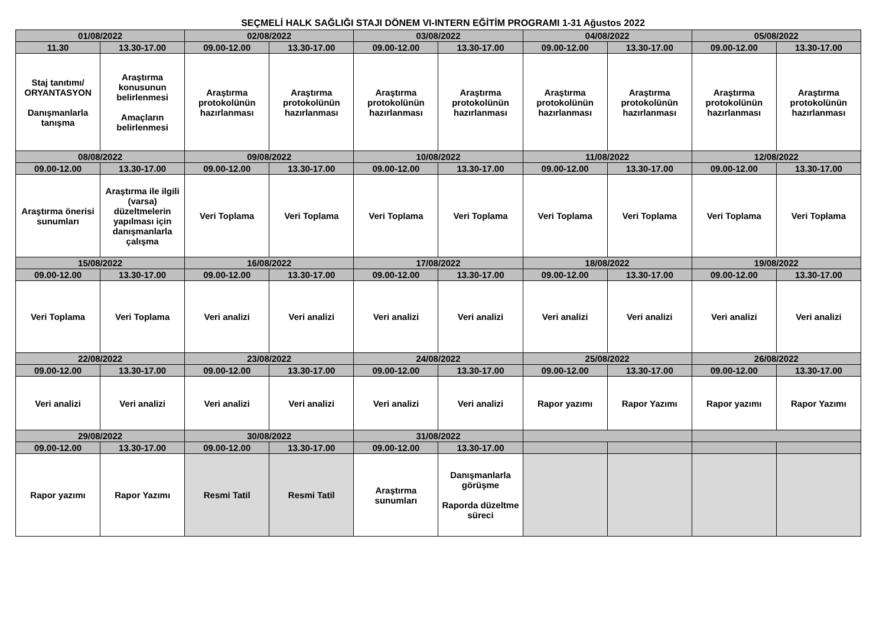SEÇMELİ HALK SAĞLIĞI STAJI DÖNEM VI-INTERN EĞİTİM PROGRAMI 1-31 Ağustos 2022
| 01/08/2022 | | 02/08/2022 | | 03/08/2022 | | 04/08/2022 | | 05/08/2022 | |
| 11.30 | 13.30-17.00 | 09.00-12.00 | 13.30-17.00 | 09.00-12.00 | 13.30-17.00 | 09.00-12.00 | 13.30-17.00 | 09.00-12.00 | 13.30-17.00 |
| Staj tanıtımı/ ORYANTASYON Danışmanlarla tanışma | Araştırma konusunun belirlenmesi Amaçların belirlenmesi | Araştırma protokolünün hazırlanması | Araştırma protokolünün hazırlanması | Araştırma protokolünün hazırlanması | Araştırma protokolünün hazırlanması | Araştırma protokolünün hazırlanması | Araştırma protokolünün hazırlanması | Araştırma protokolünün hazırlanması | Araştırma protokolünün hazırlanması |
| 08/08/2022 | | 09/08/2022 | | 10/08/2022 | | 11/08/2022 | | 12/08/2022 | |
| 09.00-12.00 | 13.30-17.00 | 09.00-12.00 | 13.30-17.00 | 09.00-12.00 | 13.30-17.00 | 09.00-12.00 | 13.30-17.00 | 09.00-12.00 | 13.30-17.00 |
| Araştırma önerisi sunumları | Araştırma ile ilgili (varsa) düzeltmelerin yapılması için danışmanlarla çalışma | Veri Toplama | Veri Toplama | Veri Toplama | Veri Toplama | Veri Toplama | Veri Toplama | Veri Toplama | Veri Toplama |
| 15/08/2022 | | 16/08/2022 | | 17/08/2022 | | 18/08/2022 | | 19/08/2022 | |
| 09.00-12.00 | 13.30-17.00 | 09.00-12.00 | 13.30-17.00 | 09.00-12.00 | 13.30-17.00 | 09.00-12.00 | 13.30-17.00 | 09.00-12.00 | 13.30-17.00 |
| Veri Toplama | Veri Toplama | Veri analizi | Veri analizi | Veri analizi | Veri analizi | Veri analizi | Veri analizi | Veri analizi | Veri analizi |
| 22/08/2022 | | 23/08/2022 | | 24/08/2022 | | 25/08/2022 | | 26/08/2022 | |
| 09.00-12.00 | 13.30-17.00 | 09.00-12.00 | 13.30-17.00 | 09.00-12.00 | 13.30-17.00 | 09.00-12.00 | 13.30-17.00 | 09.00-12.00 | 13.30-17.00 |
| Veri analizi | Veri analizi | Veri analizi | Veri analizi | Veri analizi | Veri analizi | Rapor yazımı | Rapor Yazımı | Rapor yazımı | Rapor Yazımı |
| 29/08/2022 | | 30/08/2022 | | 31/08/2022 | | | | | |
| 09.00-12.00 | 13.30-17.00 | 09.00-12.00 | 13.30-17.00 | 09.00-12.00 | 13.30-17.00 | | | | |
| Rapor yazımı | Rapor Yazımı | Resmi Tatil | Resmi Tatil | Araştırma sunumları | Danışmanlarla görüşme Raporda düzeltme süreci | | | | |